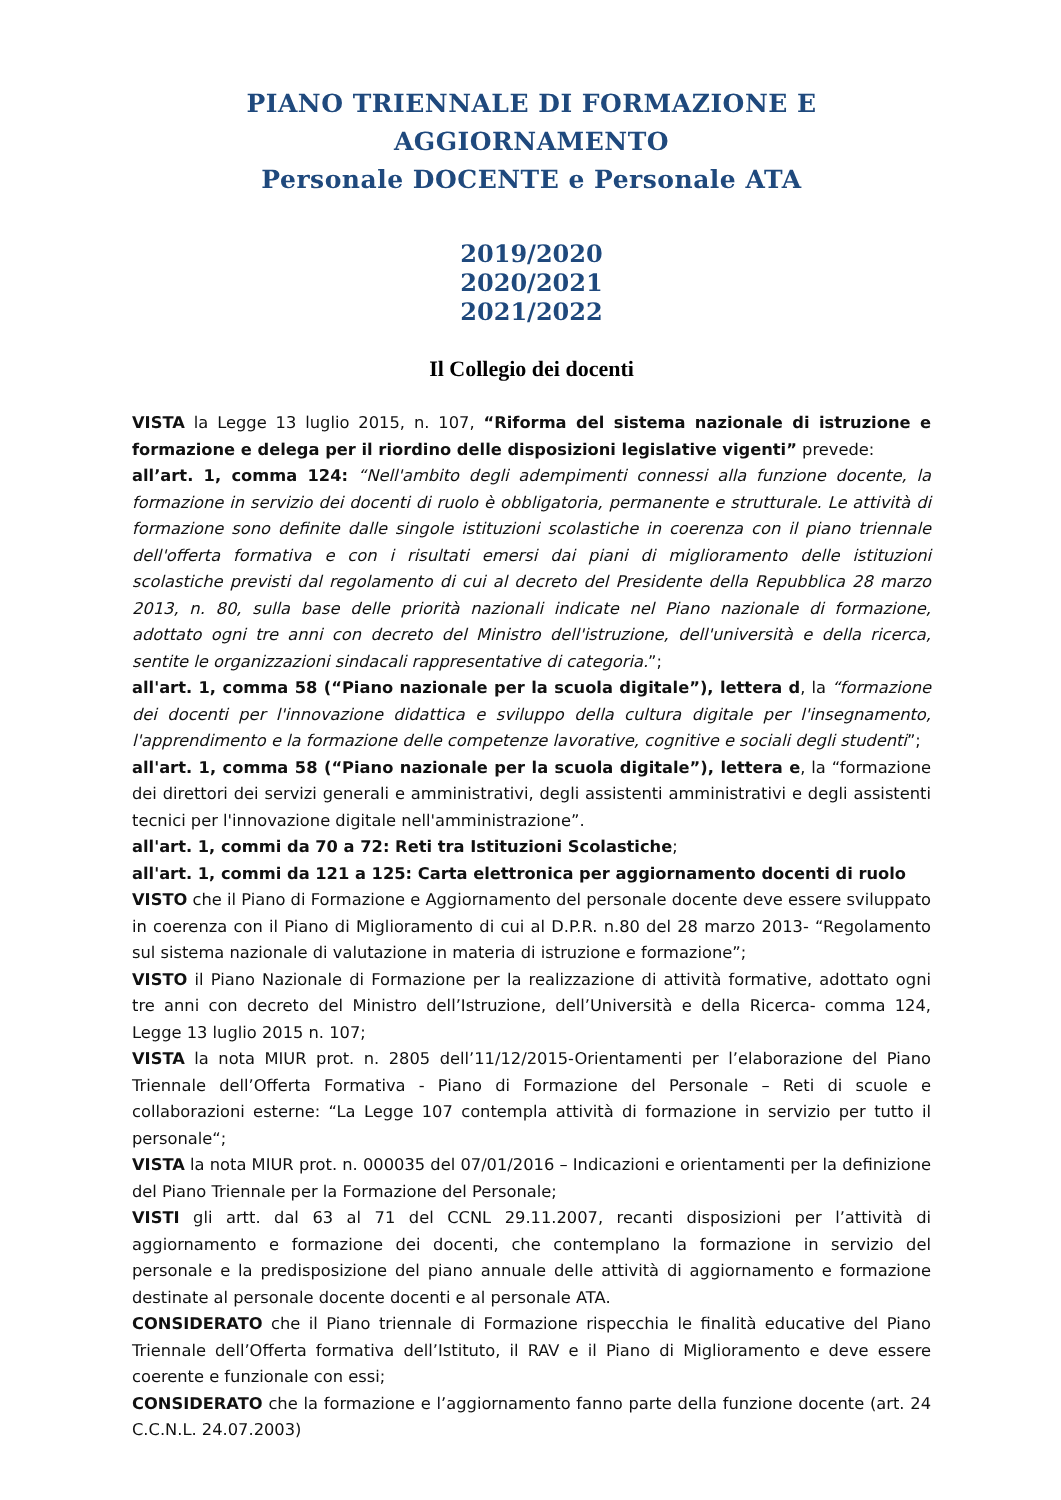PIANO TRIENNALE DI FORMAZIONE E AGGIORNAMENTO
Personale DOCENTE e Personale ATA
2019/2020
2020/2021
2021/2022
Il Collegio dei docenti
VISTA la Legge 13 luglio 2015, n. 107, “Riforma del sistema nazionale di istruzione e formazione e delega per il riordino delle disposizioni legislative vigenti” prevede:
all’art. 1, comma 124: “Nell'ambito degli adempimenti connessi alla funzione docente, la formazione in servizio dei docenti di ruolo è obbligatoria, permanente e strutturale. Le attività di formazione sono definite dalle singole istituzioni scolastiche in coerenza con il piano triennale dell'offerta formativa e con i risultati emersi dai piani di miglioramento delle istituzioni scolastiche previsti dal regolamento di cui al decreto del Presidente della Repubblica 28 marzo 2013, n. 80, sulla base delle priorità nazionali indicate nel Piano nazionale di formazione, adottato ogni tre anni con decreto del Ministro dell'istruzione, dell'università e della ricerca, sentite le organizzazioni sindacali rappresentative di categoria.”;
all'art. 1, comma 58 (“Piano nazionale per la scuola digitale”), lettera d, la “formazione dei docenti per l'innovazione didattica e sviluppo della cultura digitale per l'insegnamento, l'apprendimento e la formazione delle competenze lavorative, cognitive e sociali degli studenti”;
all'art. 1, comma 58 (“Piano nazionale per la scuola digitale”), lettera e, la “formazione dei direttori dei servizi generali e amministrativi, degli assistenti amministrativi e degli assistenti tecnici per l'innovazione digitale nell'amministrazione”.
all'art. 1, commi da 70 a 72: Reti tra Istituzioni Scolastiche;
all'art. 1, commi da 121 a 125: Carta elettronica per aggiornamento docenti di ruolo
VISTO che il Piano di Formazione e Aggiornamento del personale docente deve essere sviluppato in coerenza con il Piano di Miglioramento di cui al D.P.R. n.80 del 28 marzo 2013- “Regolamento sul sistema nazionale di valutazione in materia di istruzione e formazione”;
VISTO il Piano Nazionale di Formazione per la realizzazione di attività formative, adottato ogni tre anni con decreto del Ministro dell’Istruzione, dell’Università e della Ricerca- comma 124, Legge 13 luglio 2015 n. 107;
VISTA la nota MIUR prot. n. 2805 dell’11/12/2015-Orientamenti per l’elaborazione del Piano Triennale dell’Offerta Formativa - Piano di Formazione del Personale – Reti di scuole e collaborazioni esterne: “La Legge 107 contempla attività di formazione in servizio per tutto il personale“;
VISTA la nota MIUR prot. n. 000035 del 07/01/2016 – Indicazioni e orientamenti per la definizione del Piano Triennale per la Formazione del Personale;
VISTI gli artt. dal 63 al 71 del CCNL 29.11.2007, recanti disposizioni per l’attività di aggiornamento e formazione dei docenti, che contemplano la formazione in servizio del personale e la predisposizione del piano annuale delle attività di aggiornamento e formazione destinate al personale docente docenti e al personale ATA.
CONSIDERATO che il Piano triennale di Formazione rispecchia le finalità educative del Piano Triennale dell’Offerta formativa dell’Istituto, il RAV e il Piano di Miglioramento e deve essere coerente e funzionale con essi;
CONSIDERATO che la formazione e l’aggiornamento fanno parte della funzione docente (art. 24 C.C.N.L. 24.07.2003)